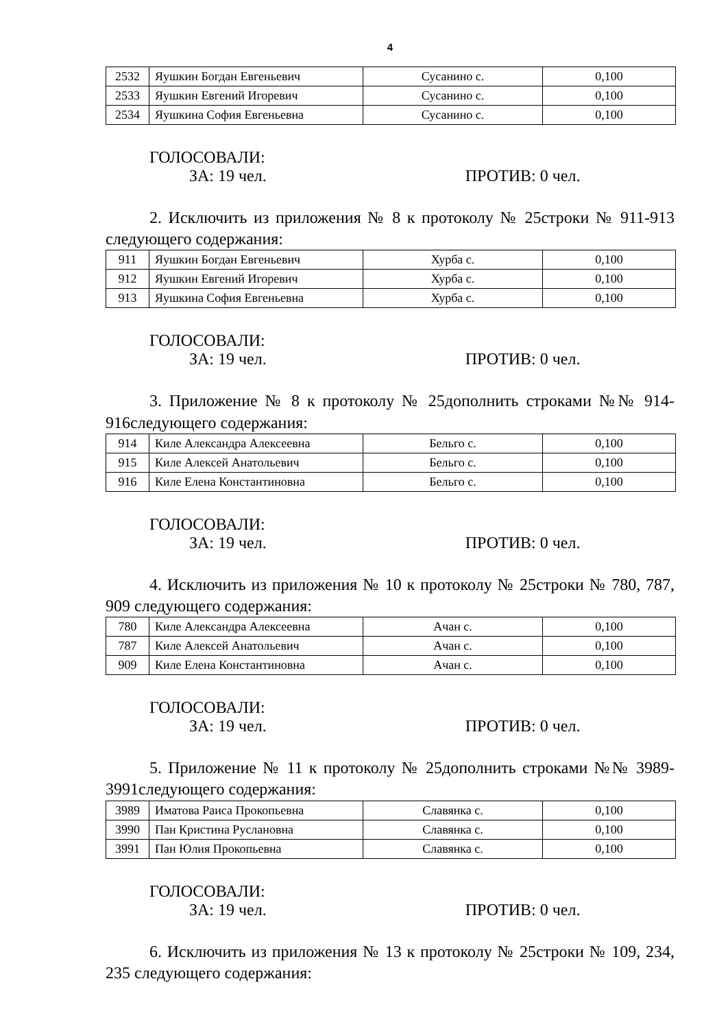4
| 2532 | Яушкин Богдан Евгеньевич | Сусанино с. | 0,100 |
| 2533 | Яушкин Евгений Игоревич | Сусанино с. | 0,100 |
| 2534 | Яушкина София Евгеньевна | Сусанино с. | 0,100 |
ГОЛОСОВАЛИ:
ЗА: 19 чел. ПРОТИВ: 0 чел.
2. Исключить из приложения № 8 к протоколу № 25строки № 911-913 следующего содержания:
| 911 | Яушкин Богдан Евгеньевич | Хурба с. | 0,100 |
| 912 | Яушкин Евгений Игоревич | Хурба с. | 0,100 |
| 913 | Яушкина София Евгеньевна | Хурба с. | 0,100 |
ГОЛОСОВАЛИ:
ЗА: 19 чел. ПРОТИВ: 0 чел.
3. Приложение № 8 к протоколу № 25дополнить строками №№ 914-916следующего содержания:
| 914 | Киле Александра Алексеевна | Бельго с. | 0,100 |
| 915 | Киле Алексей Анатольевич | Бельго с. | 0,100 |
| 916 | Киле Елена Константиновна | Бельго с. | 0,100 |
ГОЛОСОВАЛИ:
ЗА: 19 чел. ПРОТИВ: 0 чел.
4. Исключить из приложения № 10 к протоколу № 25строки № 780, 787, 909 следующего содержания:
| 780 | Киле Александра Алексеевна | Ачан с. | 0,100 |
| 787 | Киле Алексей Анатольевич | Ачан с. | 0,100 |
| 909 | Киле Елена Константиновна | Ачан с. | 0,100 |
ГОЛОСОВАЛИ:
ЗА: 19 чел. ПРОТИВ: 0 чел.
5. Приложение № 11 к протоколу № 25дополнить строками №№ 3989-3991следующего содержания:
| 3989 | Иматова Раиса Прокопьевна | Славянка с. | 0,100 |
| 3990 | Пан Кристина Руслановна | Славянка с. | 0,100 |
| 3991 | Пан Юлия Прокопьевна | Славянка с. | 0,100 |
ГОЛОСОВАЛИ:
ЗА: 19 чел. ПРОТИВ: 0 чел.
6. Исключить из приложения № 13 к протоколу № 25строки № 109, 234, 235 следующего содержания: